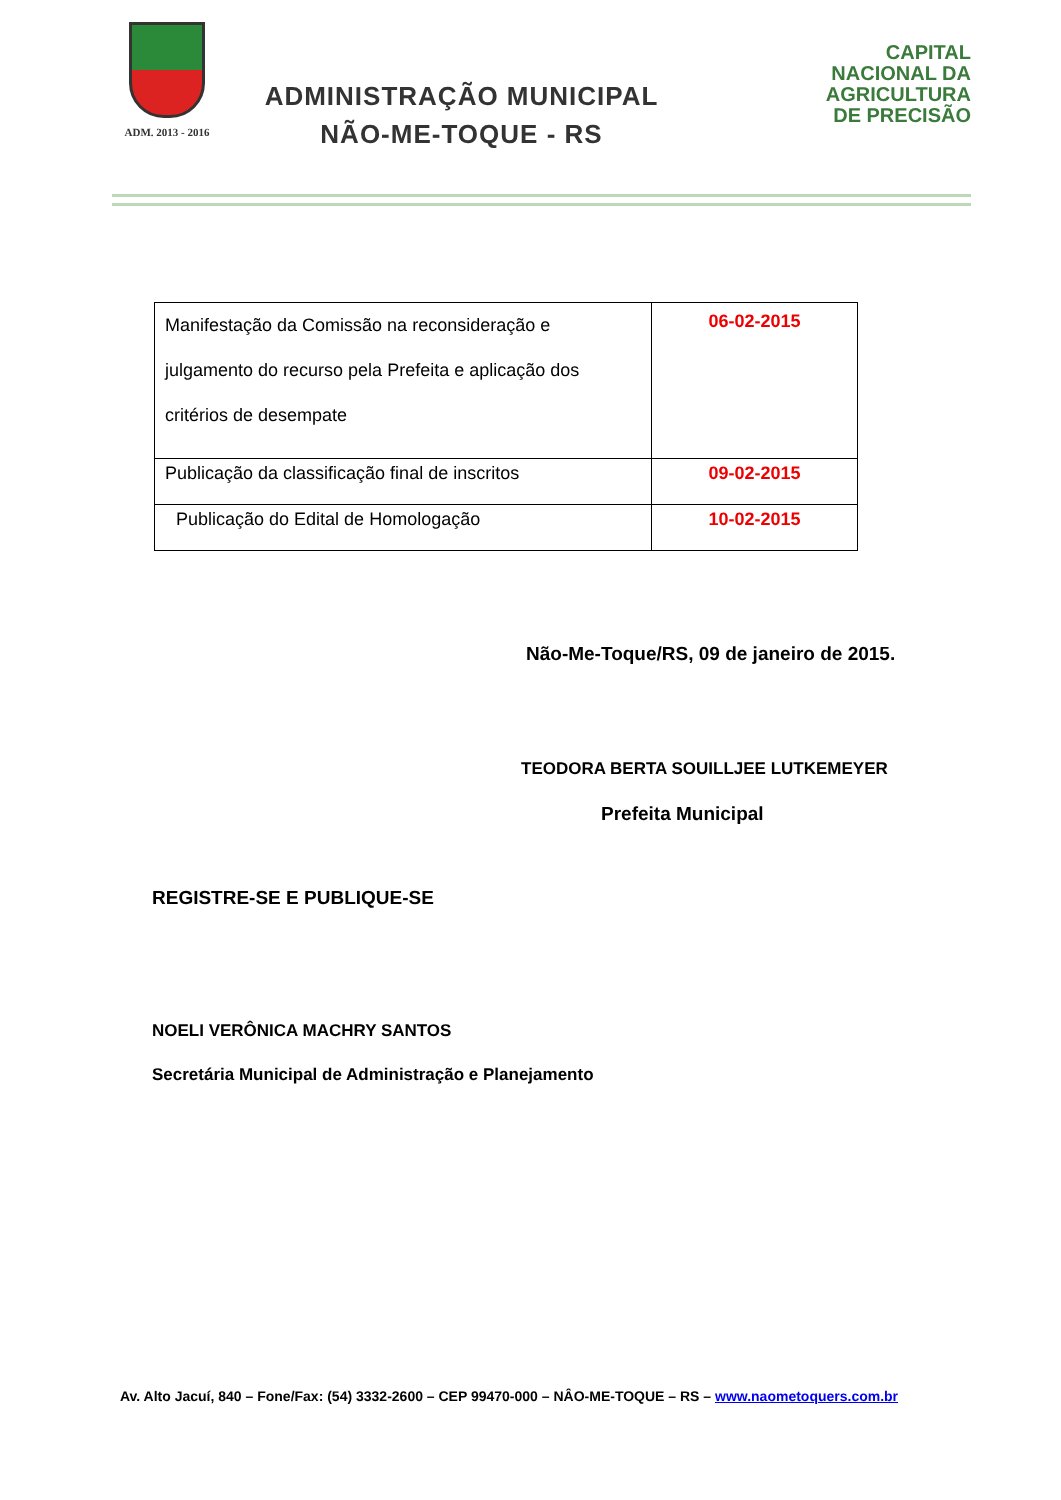ADM. 2013 - 2016
ADMINISTRAÇÃO MUNICIPAL
NÃO-ME-TOQUE - RS
CAPITAL
NACIONAL DA
AGRICULTURA
DE PRECISÃO
| Manifestação da Comissão na reconsideração e julgamento do recurso pela Prefeita e aplicação dos critérios de desempate | 06-02-2015 |
| Publicação da classificação final de inscritos | 09-02-2015 |
| Publicação do Edital de Homologação | 10-02-2015 |
Não-Me-Toque/RS, 09 de janeiro de 2015.
TEODORA BERTA SOUILLJEE LUTKEMEYER
Prefeita Municipal
REGISTRE-SE E PUBLIQUE-SE
NOELI VERÔNICA MACHRY SANTOS
Secretária Municipal de Administração e Planejamento
Av. Alto Jacuí, 840 – Fone/Fax: (54) 3332-2600 – CEP 99470-000 – NÂO-ME-TOQUE – RS – www.naometoquers.com.br